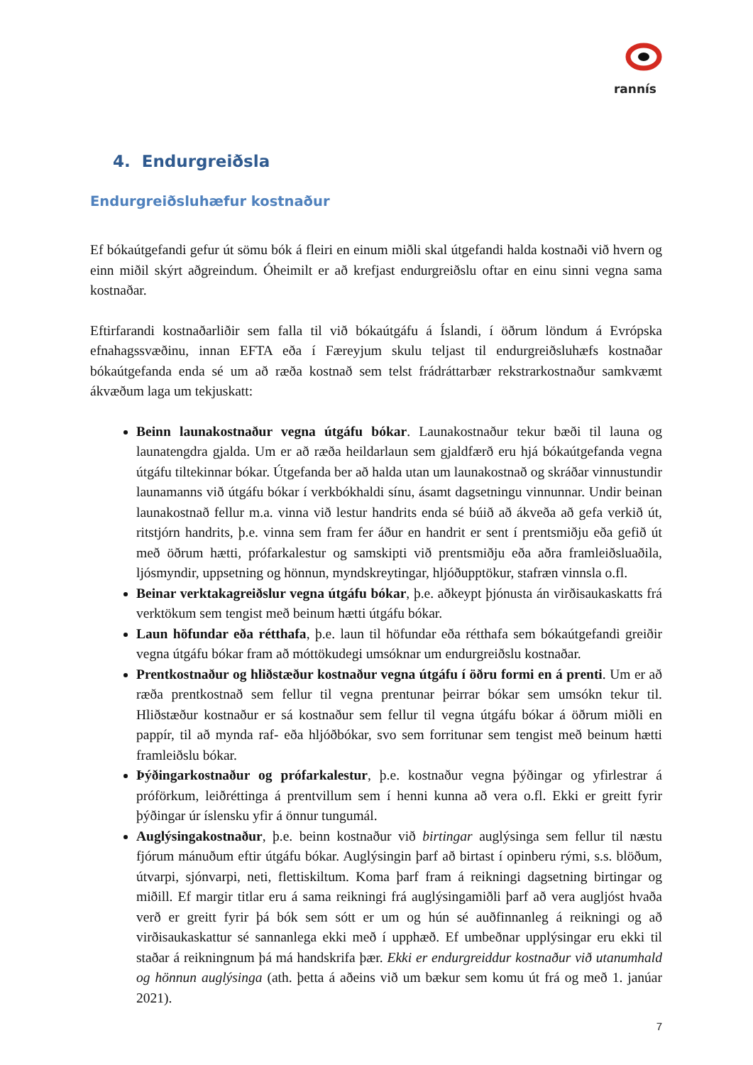rannís
4. Endurgreiðsla
Endurgreiðsluhæfur kostnaður
Ef bókaútgefandi gefur út sömu bók á fleiri en einum miðli skal útgefandi halda kostnaði við hvern og einn miðil skýrt aðgreindum. Óheimilt er að krefjast endurgreiðslu oftar en einu sinni vegna sama kostnaðar.
Eftirfarandi kostnaðarliðir sem falla til við bókaútgáfu á Íslandi, í öðrum löndum á Evrópska efnahagssvæðinu, innan EFTA eða í Færeyjum skulu teljast til endurgreiðsluhæfs kostnaðar bókaútgefanda enda sé um að ræða kostnað sem telst frádráttarbær rekstrarkostnaður samkvæmt ákvæðum laga um tekjuskatt:
Beinn launakostnaður vegna útgáfu bókar. Launakostnaður tekur bæði til launa og launatengdra gjalda. Um er að ræða heildarlaun sem gjaldfærð eru hjá bókaútgefanda vegna útgáfu tiltekinnar bókar. Útgefanda ber að halda utan um launakostnað og skráðar vinnustundir launamanns við útgáfu bókar í verkbókhaldi sínu, ásamt dagsetningu vinnunnar. Undir beinan launakostnað fellur m.a. vinna við lestur handrits enda sé búið að ákveða að gefa verkið út, ritstjórn handrits, þ.e. vinna sem fram fer áður en handrit er sent í prentsmiðju eða gefið út með öðrum hætti, prófarkalestur og samskipti við prentsmiðju eða aðra framleiðsluaðila, ljósmyndir, uppsetning og hönnun, myndskreytingar, hljóðupptökur, stafræn vinnsla o.fl.
Beinar verktakagreiðslur vegna útgáfu bókar, þ.e. aðkeypt þjónusta án virðisaukaskatts frá verktökum sem tengist með beinum hætti útgáfu bókar.
Laun höfundar eða rétthafa, þ.e. laun til höfundar eða rétthafa sem bókaútgefandi greiðir vegna útgáfu bókar fram að móttökudegi umsóknar um endurgreiðslu kostnaðar.
Prentkostnaður og hliðstæður kostnaður vegna útgáfu í öðru formi en á prenti. Um er að ræða prentkostnað sem fellur til vegna prentunar þeirrar bókar sem umsókn tekur til. Hliðstæður kostnaður er sá kostnaður sem fellur til vegna útgáfu bókar á öðrum miðli en pappír, til að mynda raf- eða hljóðbókar, svo sem forritunar sem tengist með beinum hætti framleiðslu bókar.
Þýðingarkostnaður og prófarkalestur, þ.e. kostnaður vegna þýðingar og yfirlestrar á próförkum, leiðréttinga á prentvillum sem í henni kunna að vera o.fl. Ekki er greitt fyrir þýðingar úr íslensku yfir á önnur tungumál.
Auglýsingakostnaður, þ.e. beinn kostnaður við birtingar auglýsinga sem fellur til næstu fjórum mánuðum eftir útgáfu bókar. Auglýsingin þarf að birtast í opinberu rými, s.s. blöðum, útvarpi, sjónvarpi, neti, flettiskiltum. Koma þarf fram á reikningi dagsetning birtingar og miðill. Ef margir titlar eru á sama reikningi frá auglýsingamiðli þarf að vera augljóst hvaða verð er greitt fyrir þá bók sem sótt er um og hún sé auðfinnanleg á reikningi og að virðisaukaskattur sé sannanlega ekki með í upphæð. Ef umbeðnar upplýsingar eru ekki til staðar á reikningnum þá má handskrifa þær. Ekki er endurgreiddur kostnaður við utanumhald og hönnun auglýsinga (ath. þetta á aðeins við um bækur sem komu út frá og með 1. janúar 2021).
7